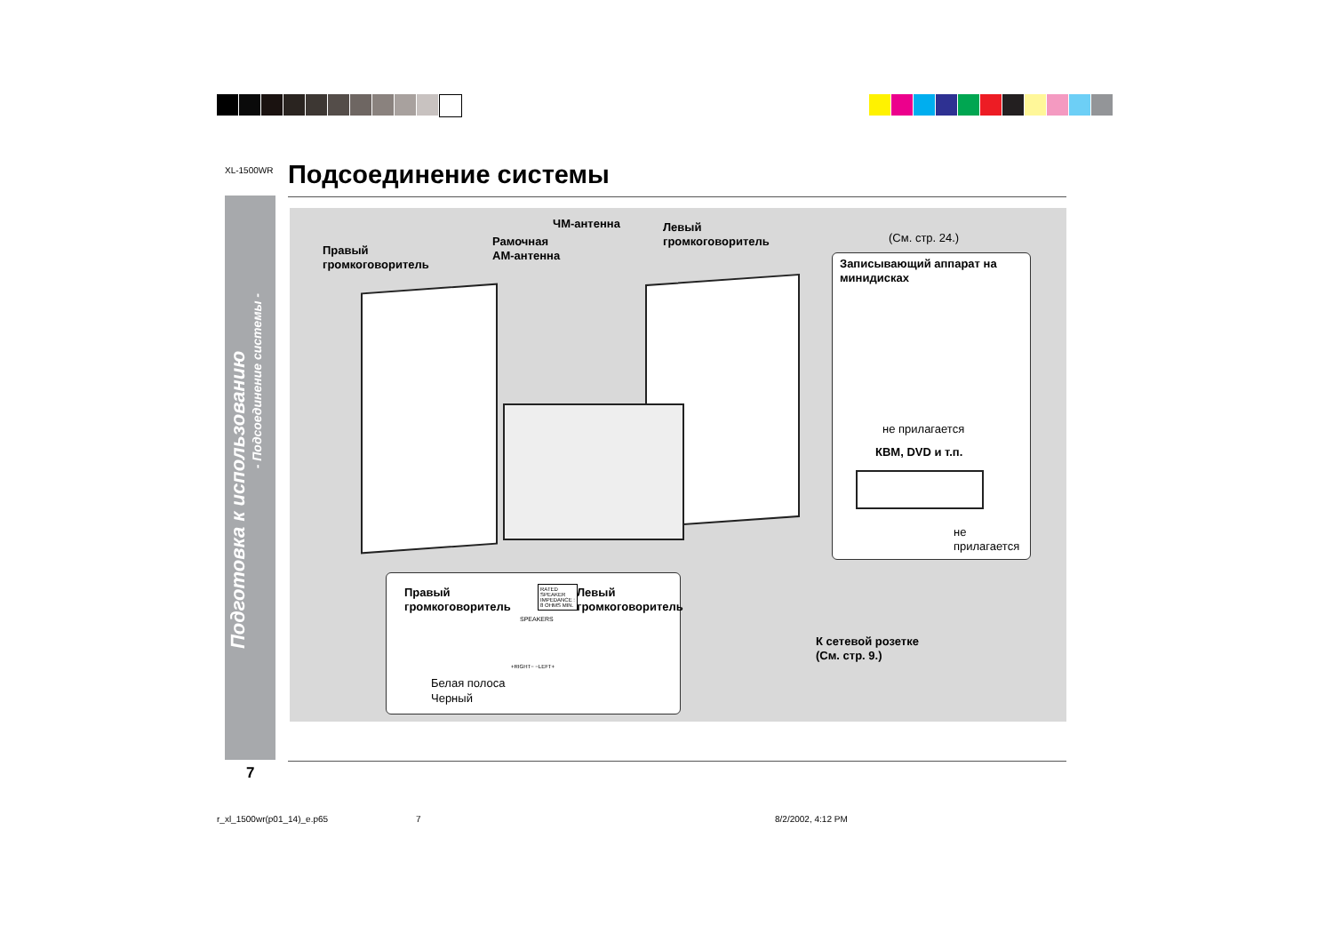XL-1500WR Подсоединение системы
Подготовка к использованию
- Подсоединение системы -
Правый
громкоговоритель
Рамочная
АМ-антенна
ЧМ-антенна
Левый
громкоговоритель
(См. стр. 24.)
Записывающий аппарат на
минидисках
не прилагается
КВМ, DVD и т.п.
не
прилагается
Правый
громкоговоритель
Левый
громкоговоритель
RATED
SPEAKER
IMPEDANCE :
8 OHMS MIN.
SPEAKERS
+RIGHT− −LEFT+
Белая полоса
Черный
К сетевой розетке
(См. стр. 9.)
7
r_xl_1500wr(p01_14)_e.p65 7 8/2/2002, 4:12 PM